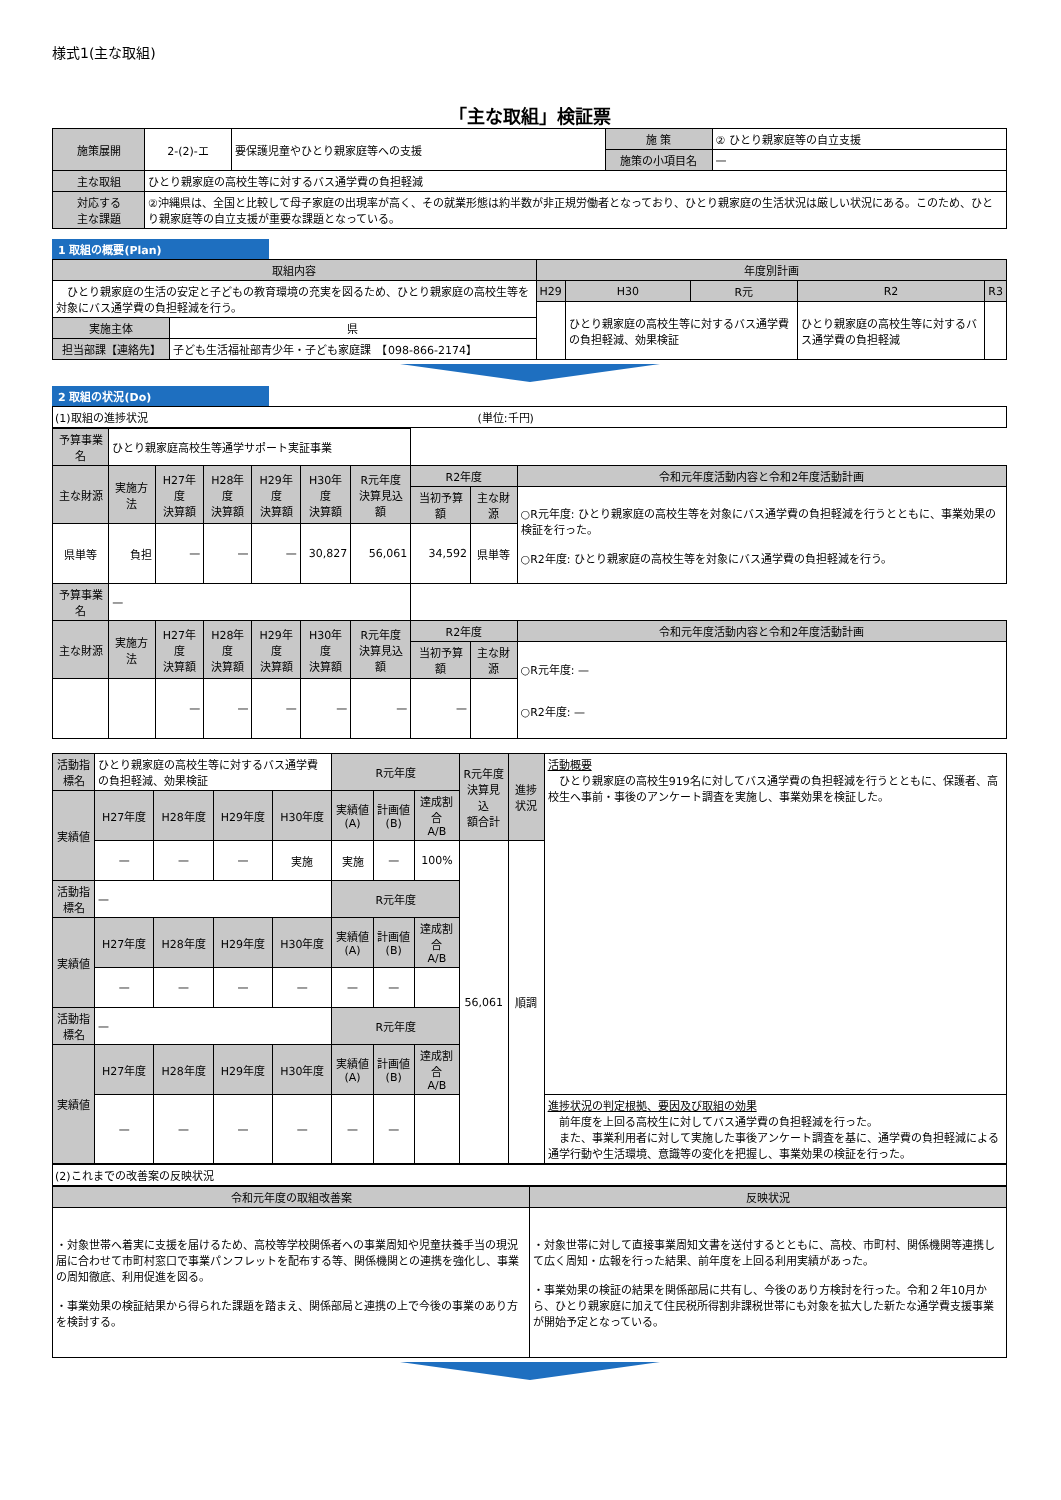様式1(主な取組)
「主な取組」検証票
| 施策展開 | 2-(2)-エ | 要保護児童やひとり親家庭等への支援 | 施 策 | ② ひとり親家庭等の自立支援 |
| | | | 施策の小項目名 | — |
| 主な取組 | ひとり親家庭の高校生等に対するバス通学費の負担軽減 | | | |
| 対応する 主な課題 | ②沖縄県は、全国と比較して母子家庭の出現率が高く、その就業形態は約半数が非正規労働者となっており、ひとり親家庭の生活状況は厳しい状況にある。このため、ひとり親家庭等の自立支援が重要な課題となっている。 | | | |
1 取組の概要(Plan)
| 取組内容 | | 年度別計画 | | | | |
| --- | --- | --- | --- | --- | --- | --- |
| ひとり親家庭の生活の安定と子どもの教育環境の充実を図るため、ひとり親家庭の高校生等を対象にバス通学費の負担軽減を行う。 | | H29 | H30 | R元 | R2 | R3 |
| | | | ひとり親家庭の高校生等に対するバス通学費の負担軽減、効果検証 | | ひとり親家庭の高校生等に対するバス通学費の負担軽減 | |
| 実施主体 | 県 | | | | | |
| 担当部課【連絡先】 | 子ども生活福祉部青少年・子ども家庭課 【098-866-2174】 | | | | | |
2 取組の状況(Do)
(1)取組の進捗状況　　　　　　　　　　　　　　　　　　　　　　　　　　　　　　(単位:千円)
| 予算事業名 | ひとり親家庭高校生等通学サポート実証事業 | | | | | | | | |
| 主な財源 | 実施方法 | H27年度 決算額 | H28年度 決算額 | H29年度 決算額 | H30年度 決算額 | R元年度 決算見込額 | R2年度 | | 令和元年度活動内容と令和2年度活動計画 |
| | | | | | | | 当初予算額 | 主な財源 | ○R元年度: ひとり親家庭の高校生等を対象にバス通学費の負担軽減を行うとともに、事業効果の検証を行った。 ○R2年度: ひとり親家庭の高校生等を対象にバス通学費の負担軽減を行う。 |
| 県単等 | 負担 | — | — | — | 30,827 | 56,061 | 34,592 | 県単等 | |
| 予算事業名 | — | | | | | | | | |
| 主な財源 | 実施方法 | H27年度 決算額 | H28年度 決算額 | H29年度 決算額 | H30年度 決算額 | R元年度 決算見込額 | R2年度 | | 令和元年度活動内容と令和2年度活動計画 |
| | | | | | | | 当初予算額 | 主な財源 | ○R元年度: — ○R2年度: — |
| | | — | — | — | — | — | — | | |
| 活動指標名 | ひとり親家庭の高校生等に対するバス通学費の負担軽減、効果検証 | | | | R元年度 | | | R元年度 決算見込 額合計 | 進捗状況 | 活動概要 ひとり親家庭の高校生919名に対してバス通学費の負担軽減を行うとともに、保護者、高校生へ事前・事後のアンケート調査を実施し、事業効果を検証した。 |
| 実績値 | H27年度 | H28年度 | H29年度 | H30年度 | 実績値(A) | 計画値(B) | 達成割合 A/B | | | |
| | — | — | — | 実施 | 実施 | — | 100% | 56,061 | 順調 | |
| 活動指標名 | — | | | | R元年度 | | | | | |
| 実績値 | H27年度 | H28年度 | H29年度 | H30年度 | 実績値(A) | 計画値(B) | 達成割合 A/B | | | |
| | — | — | — | — | — | — | | | | |
| 活動指標名 | — | | | | R元年度 | | | | | |
| 実績値 | H27年度 | H28年度 | H29年度 | H30年度 | 実績値(A) | 計画値(B) | 達成割合 A/B | | | |
| | — | — | — | — | — | — | | | | 進捗状況の判定根拠、要因及び取組の効果 前年度を上回る高校生に対してバス通学費の負担軽減を行った。 また、事業利用者に対して実施した事後アンケート調査を基に、通学費の負担軽減による通学行動や生活環境、意識等の変化を把握し、事業効果の検証を行った。 |
(2)これまでの改善案の反映状況
| 令和元年度の取組改善案 | 反映状況 |
| --- | --- |
| ・対象世帯へ着実に支援を届けるため、高校等学校関係者への事業周知や児童扶養手当の現況届に合わせて市町村窓口で事業パンフレットを配布する等、関係機関との連携を強化し、事業の周知徹底、利用促進を図る。 ・事業効果の検証結果から得られた課題を踏まえ、関係部局と連携の上で今後の事業のあり方を検討する。 | ・対象世帯に対して直接事業周知文書を送付するとともに、高校、市町村、関係機関等連携して広く周知・広報を行った結果、前年度を上回る利用実績があった。 ・事業効果の検証の結果を関係部局に共有し、今後のあり方検討を行った。令和２年10月から、ひとり親家庭に加えて住民税所得割非課税世帯にも対象を拡大した新たな通学費支援事業が開始予定となっている。 |